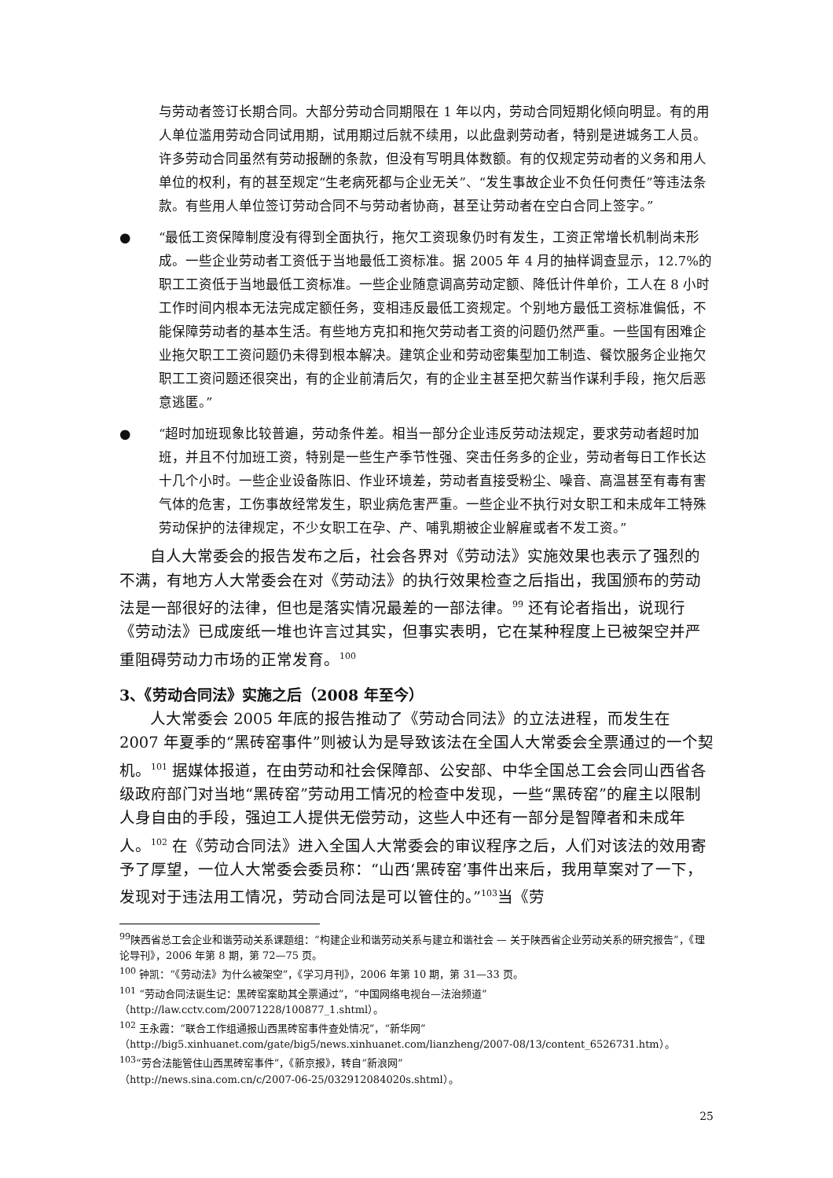与劳动者签订长期合同。大部分劳动合同期限在 1 年以内，劳动合同短期化倾向明显。有的用人单位滥用劳动合同试用期，试用期过后就不续用，以此盘剥劳动者，特别是进城务工人员。许多劳动合同虽然有劳动报酬的条款，但没有写明具体数额。有的仅规定劳动者的义务和用人单位的权利，有的甚至规定“生老病死都与企业无关”、“发生事故企业不负任何责任”等违法条款。有些用人单位签订劳动合同不与劳动者协商，甚至让劳动者在空白合同上签字。”
● “最低工资保障制度没有得到全面执行，拖欠工资现象仍时有发生，工资正常增长机制尚未形成。一些企业劳动者工资低于当地最低工资标准。据 2005 年 4 月的抽样调查显示，12.7%的职工工资低于当地最低工资标准。一些企业随意调高劳动定额、降低计件单价，工人在 8 小时工作时间内根本无法完成定额任务，变相违反最低工资规定。个别地方最低工资标准偏低，不能保障劳动者的基本生活。有些地方克扣和拖欠劳动者工资的问题仍然严重。一些国有困难企业拖欠职工工资问题仍未得到根本解决。建筑企业和劳动密集型加工制造、餐饮服务企业拖欠职工工资问题还很突出，有的企业前清后欠，有的企业主甚至把欠薪当作谋利手段，拖欠后恶意逃匿。”
● “超时加班现象比较普遍，劳动条件差。相当一部分企业违反劳动法规定，要求劳动者超时加班，并且不付加班工资，特别是一些生产季节性强、突击任务多的企业，劳动者每日工作长达十几个小时。一些企业设备陈旧、作业环境差，劳动者直接受粉尘、噪音、高温甚至有毒有害气体的危害，工伤事故经常发生，职业病危害严重。一些企业不执行对女职工和未成年工特殊劳动保护的法律规定，不少女职工在孕、产、哺乳期被企业解雇或者不发工资。”
自人大常委会的报告发布之后，社会各界对《劳动法》实施效果也表示了强烈的不满，有地方人大常委会在对《劳动法》的执行效果检查之后指出，我国颁布的劳动法是一部很好的法律，但也是落实情况最差的一部法律。<sup>99</sup> 还有论者指出，说现行《劳动法》已成废纸一堆也许言过其实，但事实表明，它在某种程度上已被架空并严重阻碍劳动力市场的正常发育。<sup>100</sup>
3、《劳动合同法》实施之后（2008 年至今）
人大常委会 2005 年底的报告推动了《劳动合同法》的立法进程，而发生在 2007 年夏季的“黑砖窑事件”则被认为是导致该法在全国人大常委会全票通过的一个契机。<sup>101</sup> 据媒体报道，在由劳动和社会保障部、公安部、中华全国总工会会同山西省各级政府部门对当地“黑砖窑”劳动用工情况的检查中发现，一些“黑砖窑”的雇主以限制人身自由的手段，强迫工人提供无偿劳动，这些人中还有一部分是智障者和未成年人。<sup>102</sup> 在《劳动合同法》进入全国人大常委会的审议程序之后，人们对该法的效用寄予了厚望，一位人大常委会委员称：“山西‘黑砖窑’事件出来后，我用草案对了一下，发现对于违法用工情况，劳动合同法是可以管住的。”<sup>103</sup>当《劳
<sup>99</sup> 陕西省总工会企业和谐劳动关系课题组：“构建企业和谐劳动关系与建立和谐社会 — 关于陕西省企业劳动关系的研究报告”，《理论导刊》，2006 年第 8 期，第 72—75 页。
<sup>100</sup> 钟凯：“《劳动法》为什么被架空”，《学习月刊》，2006 年第 10 期，第 31—33 页。
<sup>101</sup> “劳动合同法诞生记：黑砖窑案助其全票通过”，“中国网络电视台—法治频道”
（http://law.cctv.com/20071228/100877_1.shtml）。
<sup>102</sup> 王永霞：“联合工作组通报山西黑砖窑事件查处情况”，“新华网”
（http://big5.xinhuanet.com/gate/big5/news.xinhuanet.com/lianzheng/2007-08/13/content_6526731.htm）。
<sup>103</sup> “劳合法能管住山西黑砖窑事件”，《新京报》，转自“新浪网”
（http://news.sina.com.cn/c/2007-06-25/032912084020s.shtml）。
25